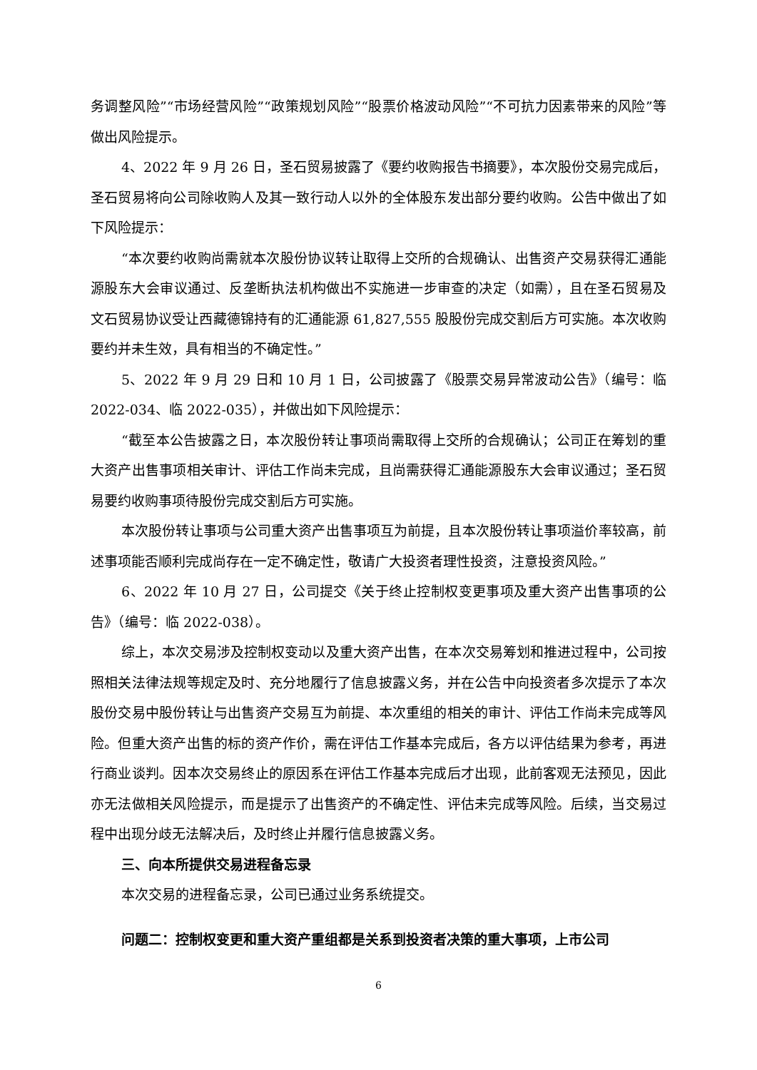务调整风险”“市场经营风险”“政策规划风险”“股票价格波动风险”“不可抗力因素带来的风险”等做出风险提示。
4、2022 年 9 月 26 日，圣石贸易披露了《要约收购报告书摘要》，本次股份交易完成后，圣石贸易将向公司除收购人及其一致行动人以外的全体股东发出部分要约收购。公告中做出了如下风险提示：
“本次要约收购尚需就本次股份协议转让取得上交所的合规确认、出售资产交易获得汇通能源股东大会审议通过、反垄断执法机构做出不实施进一步审查的决定（如需），且在圣石贸易及文石贸易协议受让西藏德锦持有的汇通能源 61,827,555 股股份完成交割后方可实施。本次收购要约并未生效，具有相当的不确定性。”
5、2022 年 9 月 29 日和 10 月 1 日，公司披露了《股票交易异常波动公告》（编号：临 2022-034、临 2022-035），并做出如下风险提示：
“截至本公告披露之日，本次股份转让事项尚需取得上交所的合规确认；公司正在筹划的重大资产出售事项相关审计、评估工作尚未完成，且尚需获得汇通能源股东大会审议通过；圣石贸易要约收购事项待股份完成交割后方可实施。
本次股份转让事项与公司重大资产出售事项互为前提，且本次股份转让事项溢价率较高，前述事项能否顺利完成尚存在一定不确定性，敬请广大投资者理性投资，注意投资风险。”
6、2022 年 10 月 27 日，公司提交《关于终止控制权变更事项及重大资产出售事项的公告》（编号：临 2022-038）。
综上，本次交易涉及控制权变动以及重大资产出售，在本次交易筹划和推进过程中，公司按照相关法律法规等规定及时、充分地履行了信息披露义务，并在公告中向投资者多次提示了本次股份交易中股份转让与出售资产交易互为前提、本次重组的相关的审计、评估工作尚未完成等风险。但重大资产出售的标的资产作价，需在评估工作基本完成后，各方以评估结果为参考，再进行商业谈判。因本次交易终止的原因系在评估工作基本完成后才出现，此前客观无法预见，因此亦无法做相关风险提示，而是提示了出售资产的不确定性、评估未完成等风险。后续，当交易过程中出现分歧无法解决后，及时终止并履行信息披露义务。
三、向本所提供交易进程备忘录
本次交易的进程备忘录，公司已通过业务系统提交。
问题二：控制权变更和重大资产重组都是关系到投资者决策的重大事项，上市公司
6